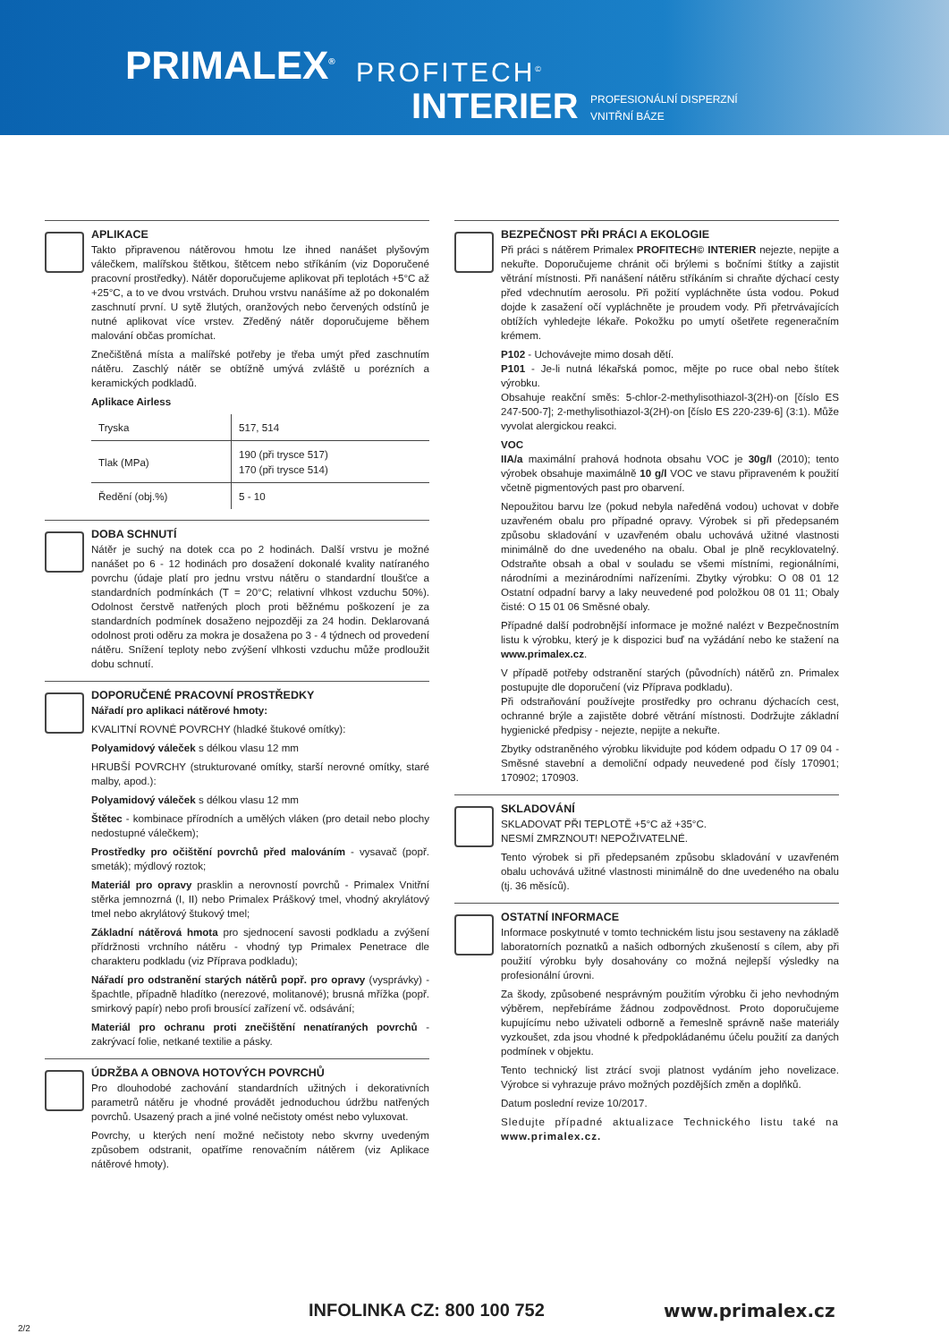PRIMALEX<sup>®</sup> PROFITECH<sup>©</sup>
INTERIER
PROFESIONÁLNÍ DISPERZNÍ
VNITŘNÍ BÁZE
APLIKACE
Takto připravenou nátěrovou hmotu lze ihned nanášet plyšovým válečkem, malířskou štětkou, štětcem nebo stříkáním (viz Doporučené pracovní prostředky). Nátěr doporučujeme aplikovat při teplotách +5°C až +25°C, a to ve dvou vrstvách. Druhou vrstvu nanášíme až po dokonalém zaschnutí první. U sytě žlutých, oranžových nebo červených odstínů je nutné aplikovat více vrstev. Zředěný nátěr doporučujeme během malování občas promíchat.
Znečištěná místa a malířské potřeby je třeba umýt před zaschnutím nátěru. Zaschlý nátěr se obtížně umývá zvláště u porézních a keramických podkladů.
Aplikace Airless
| Tryska | 517, 514 |
| Tlak (MPa) | 190 (při trysce 517) 170 (při trysce 514) |
| Ředění (obj.%) | 5 - 10 |
DOBA SCHNUTÍ
Nátěr je suchý na dotek cca po 2 hodinách. Další vrstvu je možné nanášet po 6 - 12 hodinách pro dosažení dokonalé kvality natíraného povrchu (údaje platí pro jednu vrstvu nátěru o standardní tloušťce a standardních podmínkách (T = 20°C; relativní vlhkost vzduchu 50%). Odolnost čerstvě natřených ploch proti běžnému poškození je za standardních podmínek dosaženo nejpozději za 24 hodin. Deklarovaná odolnost proti oděru za mokra je dosažena po 3 - 4 týdnech od provedení nátěru. Snížení teploty nebo zvýšení vlhkosti vzduchu může prodloužit dobu schnutí.
DOPORUČENÉ PRACOVNÍ PROSTŘEDKY
Nářadí pro aplikaci nátěrové hmoty:
KVALITNÍ ROVNÉ POVRCHY (hladké štukové omítky):
Polyamidový váleček s délkou vlasu 12 mm
HRUBŠÍ POVRCHY (strukturované omítky, starší nerovné omítky, staré malby, apod.):
Polyamidový váleček s délkou vlasu 12 mm
Štětec - kombinace přírodních a umělých vláken (pro detail nebo plochy nedostupné válečkem);
Prostředky pro očištění povrchů před malováním - vysavač (popř. smeták); mýdlový roztok;
Materiál pro opravy prasklin a nerovností povrchů - Primalex Vnitřní stěrka jemnozrná (I, II) nebo Primalex Práškový tmel, vhodný akrylátový tmel nebo akrylátový štukový tmel;
Základní nátěrová hmota pro sjednocení savosti podkladu a zvýšení přídržnosti vrchního nátěru - vhodný typ Primalex Penetrace dle charakteru podkladu (viz Příprava podkladu);
Nářadí pro odstranění starých nátěrů popř. pro opravy (vysprávky) - špachtle, případně hladítko (nerezové, molitanové); brusná mřížka (popř. smirkový papír) nebo profi brousící zařízení vč. odsávání;
Materiál pro ochranu proti znečištění nenatíraných povrchů - zakrývací folie, netkané textilie a pásky.
ÚDRŽBA A OBNOVA HOTOVÝCH POVRCHŮ
Pro dlouhodobé zachování standardních užitných i dekorativních parametrů nátěru je vhodné provádět jednoduchou údržbu natřených povrchů. Usazený prach a jiné volné nečistoty omést nebo vyluxovat.
Povrchy, u kterých není možné nečistoty nebo skvrny uvedeným způsobem odstranit, opatříme renovačním nátěrem (viz Aplikace nátěrové hmoty).
BEZPEČNOST PŘI PRÁCI A EKOLOGIE
Při práci s nátěrem Primalex PROFITECH© INTERIER nejezte, nepijte a nekuřte. Doporučujeme chránit oči brýlemi s bočními štítky a zajistit větrání místnosti. Při nanášení nátěru stříkáním si chraňte dýchací cesty před vdechnutím aerosolu. Při požití vypláchněte ústa vodou. Pokud dojde k zasažení očí vypláchněte je proudem vody. Při přetrvávajících obtížích vyhledejte lékaře. Pokožku po umytí ošetřete regeneračním krémem.
P102 - Uchovávejte mimo dosah dětí.
P101 - Je-li nutná lékařská pomoc, mějte po ruce obal nebo štítek výrobku.
Obsahuje reakční směs: 5-chlor-2-methylisothiazol-3(2H)-on [číslo ES 247-500-7]; 2-methylisothiazol-3(2H)-on [číslo ES 220-239-6] (3:1). Může vyvolat alergickou reakci.
VOC
IIA/a maximální prahová hodnota obsahu VOC je 30g/l (2010); tento výrobek obsahuje maximálně 10 g/l VOC ve stavu připraveném k použití včetně pigmentových past pro obarvení.
Nepoužitou barvu lze (pokud nebyla naředěná vodou) uchovat v dobře uzavřeném obalu pro případné opravy. Výrobek si při předepsaném způsobu skladování v uzavřeném obalu uchovává užitné vlastnosti minimálně do dne uvedeného na obalu. Obal je plně recyklovatelný. Odstraňte obsah a obal v souladu se všemi místními, regionálními, národními a mezinárodními nařízeními. Zbytky výrobku: O 08 01 12 Ostatní odpadní barvy a laky neuvedené pod položkou 08 01 11; Obaly čisté: O 15 01 06 Směsné obaly.
Případné další podrobnější informace je možné nalézt v Bezpečnostním listu k výrobku, který je k dispozici buď na vyžádání nebo ke stažení na www.primalex.cz.
V případě potřeby odstranění starých (původních) nátěrů zn. Primalex postupujte dle doporučení (viz Příprava podkladu).
Při odstraňování používejte prostředky pro ochranu dýchacích cest, ochranné brýle a zajistěte dobré větrání místnosti. Dodržujte základní hygienické předpisy - nejezte, nepijte a nekuřte.
Zbytky odstraněného výrobku likvidujte pod kódem odpadu O 17 09 04 - Směsné stavební a demoliční odpady neuvedené pod čísly 170901; 170902; 170903.
SKLADOVÁNÍ
SKLADOVAT PŘI TEPLOTĚ +5°C až +35°C.
NESMÍ ZMRZNOUT! NEPOŽIVATELNÉ.
Tento výrobek si při předepsaném způsobu skladování v uzavřeném obalu uchovává užitné vlastnosti minimálně do dne uvedeného na obalu (tj. 36 měsíců).
OSTATNÍ INFORMACE
Informace poskytnuté v tomto technickém listu jsou sestaveny na základě laboratorních poznatků a našich odborných zkušeností s cílem, aby při použití výrobku byly dosahovány co možná nejlepší výsledky na profesionální úrovni.
Za škody, způsobené nesprávným použitím výrobku či jeho nevhodným výběrem, nepřebíráme žádnou zodpovědnost. Proto doporučujeme kupujícímu nebo uživateli odborně a řemeslně správně naše materiály vyzkoušet, zda jsou vhodné k předpokládanému účelu použití za daných podmínek v objektu.
Tento technický list ztrácí svoji platnost vydáním jeho novelizace. Výrobce si vyhrazuje právo možných pozdějších změn a doplňků.
Datum poslední revize 10/2017.
Sledujte případné aktualizace Technického listu také na www.primalex.cz.
INFOLINKA CZ: 800 100 752 www.primalex.cz
2/2